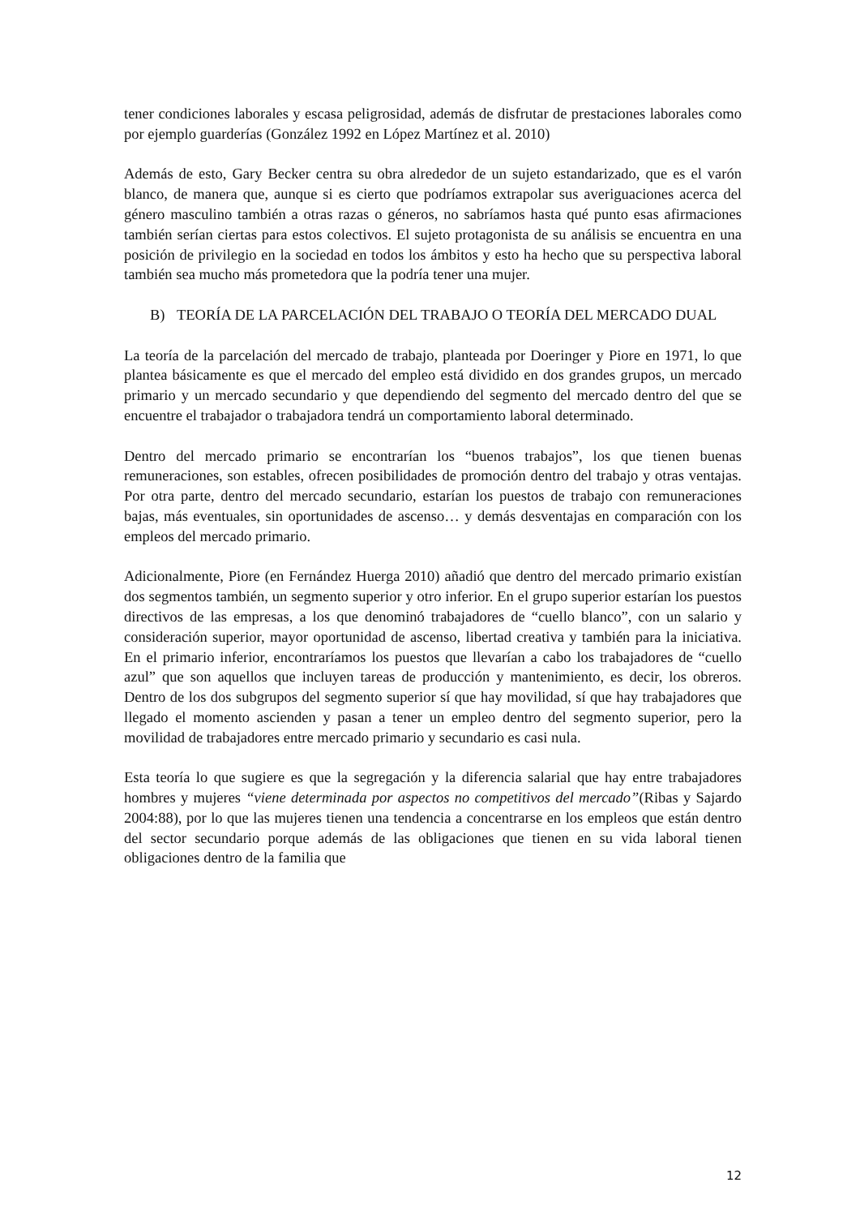tener condiciones laborales y escasa peligrosidad, además de disfrutar de prestaciones laborales como por ejemplo guarderías (González 1992 en López Martínez et al. 2010)
Además de esto, Gary Becker centra su obra alrededor de un sujeto estandarizado, que es el varón blanco, de manera que, aunque si es cierto que podríamos extrapolar sus averiguaciones acerca del género masculino también a otras razas o géneros, no sabríamos hasta qué punto esas afirmaciones también serían ciertas para estos colectivos. El sujeto protagonista de su análisis se encuentra en una posición de privilegio en la sociedad en todos los ámbitos y esto ha hecho que su perspectiva laboral también sea mucho más prometedora que la podría tener una mujer.
B) TEORÍA DE LA PARCELACIÓN DEL TRABAJO O TEORÍA DEL MERCADO DUAL
La teoría de la parcelación del mercado de trabajo, planteada por Doeringer y Piore en 1971, lo que plantea básicamente es que el mercado del empleo está dividido en dos grandes grupos, un mercado primario y un mercado secundario y que dependiendo del segmento del mercado dentro del que se encuentre el trabajador o trabajadora tendrá un comportamiento laboral determinado.
Dentro del mercado primario se encontrarían los “buenos trabajos”, los que tienen buenas remuneraciones, son estables, ofrecen posibilidades de promoción dentro del trabajo y otras ventajas. Por otra parte, dentro del mercado secundario, estarían los puestos de trabajo con remuneraciones bajas, más eventuales, sin oportunidades de ascenso… y demás desventajas en comparación con los empleos del mercado primario.
Adicionalmente, Piore (en Fernández Huerga 2010) añadió que dentro del mercado primario existían dos segmentos también, un segmento superior y otro inferior. En el grupo superior estarían los puestos directivos de las empresas, a los que denominó trabajadores de “cuello blanco”, con un salario y consideración superior, mayor oportunidad de ascenso, libertad creativa y también para la iniciativa. En el primario inferior, encontraríamos los puestos que llevarían a cabo los trabajadores de “cuello azul” que son aquellos que incluyen tareas de producción y mantenimiento, es decir, los obreros. Dentro de los dos subgrupos del segmento superior sí que hay movilidad, sí que hay trabajadores que llegado el momento ascienden y pasan a tener un empleo dentro del segmento superior, pero la movilidad de trabajadores entre mercado primario y secundario es casi nula.
Esta teoría lo que sugiere es que la segregación y la diferencia salarial que hay entre trabajadores hombres y mujeres “viene determinada por aspectos no competitivos del mercado”(Ribas y Sajardo 2004:88), por lo que las mujeres tienen una tendencia a concentrarse en los empleos que están dentro del sector secundario porque además de las obligaciones que tienen en su vida laboral tienen obligaciones dentro de la familia que
12